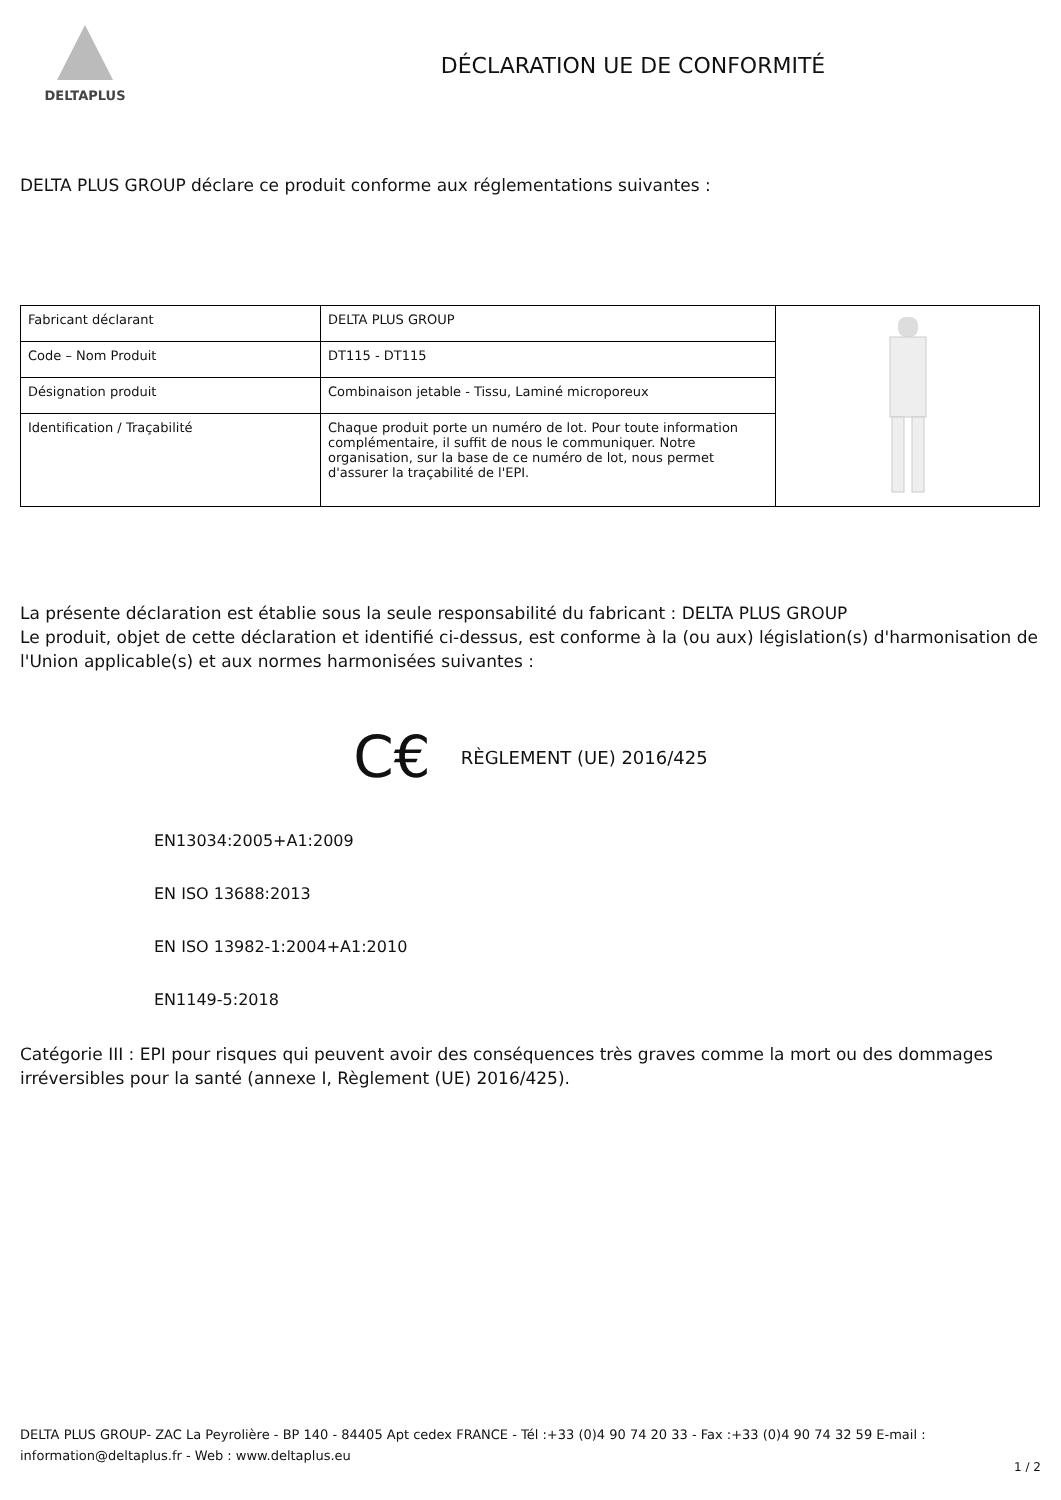DELTAPLUS
DÉCLARATION UE DE CONFORMITÉ
DELTA PLUS GROUP déclare ce produit conforme aux réglementations suivantes :
| Fabricant déclarant | DELTA PLUS GROUP | |
| Code – Nom Produit | DT115 - DT115 | |
| Désignation produit | Combinaison jetable - Tissu, Laminé microporeux | |
| Identification / Traçabilité | Chaque produit porte un numéro de lot. Pour toute information complémentaire, il suffit de nous le communiquer. Notre organisation, sur la base de ce numéro de lot, nous permet d'assurer la traçabilité de l'EPI. | |
La présente déclaration est établie sous la seule responsabilité du fabricant : DELTA PLUS GROUP
Le produit, objet de cette déclaration et identifié ci-dessus, est conforme à la (ou aux) législation(s) d'harmonisation de l'Union applicable(s) et aux normes harmonisées suivantes :
C€ RÈGLEMENT (UE) 2016/425
EN13034:2005+A1:2009
EN ISO 13688:2013
EN ISO 13982-1:2004+A1:2010
EN1149-5:2018
Catégorie III : EPI pour risques qui peuvent avoir des conséquences très graves comme la mort ou des dommages irréversibles pour la santé (annexe I, Règlement (UE) 2016/425).
DELTA PLUS GROUP- ZAC La Peyrolière - BP 140 - 84405 Apt cedex FRANCE - Tél :+33 (0)4 90 74 20 33 - Fax :+33 (0)4 90 74 32 59 E-mail : information@deltaplus.fr - Web : www.deltaplus.eu
1 / 2